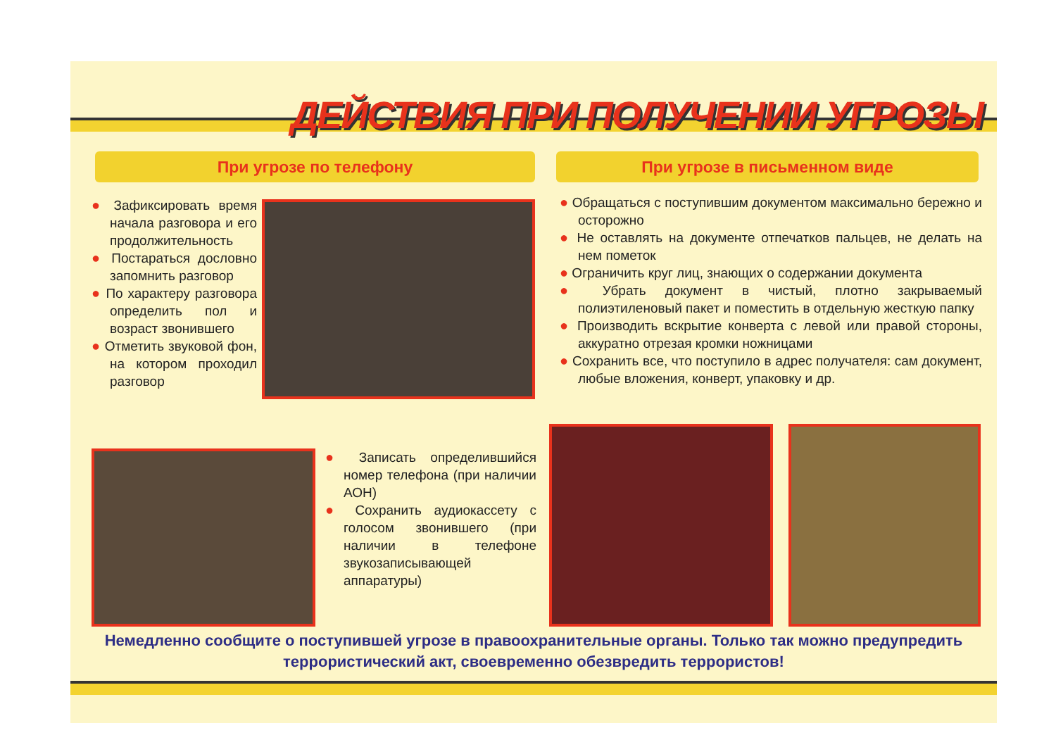ДЕЙСТВИЯ ПРИ ПОЛУЧЕНИИ УГРОЗЫ
При угрозе по телефону При угрозе в письменном виде
● Зафиксировать время начала разговора и его продолжительность
● Постараться дословно запомнить разговор
● По характеру разговора определить пол и возраст звонившего
● Отметить звуковой фон, на котором проходил разговор
● Записать определившийся номер телефона (при наличии АОН)
● Сохранить аудиокассету с голосом звонившего (при наличии в телефоне звукозаписывающей аппаратуры)
● Обращаться с поступившим документом максимально бережно и осторожно
● Не оставлять на документе отпечатков пальцев, не делать на нем пометок
● Ограничить круг лиц, знающих о содержании документа
● Убрать документ в чистый, плотно закрываемый полиэтиленовый пакет и поместить в отдельную жесткую папку
● Производить вскрытие конверта с левой или правой стороны, аккуратно отрезая кромки ножницами
● Сохранить все, что поступило в адрес получателя: сам документ, любые вложения, конверт, упаковку и др.
Немедленно сообщите о поступившей угрозе в правоохранительные органы. Только так можно предупредить террористический акт, своевременно обезвредить террористов!